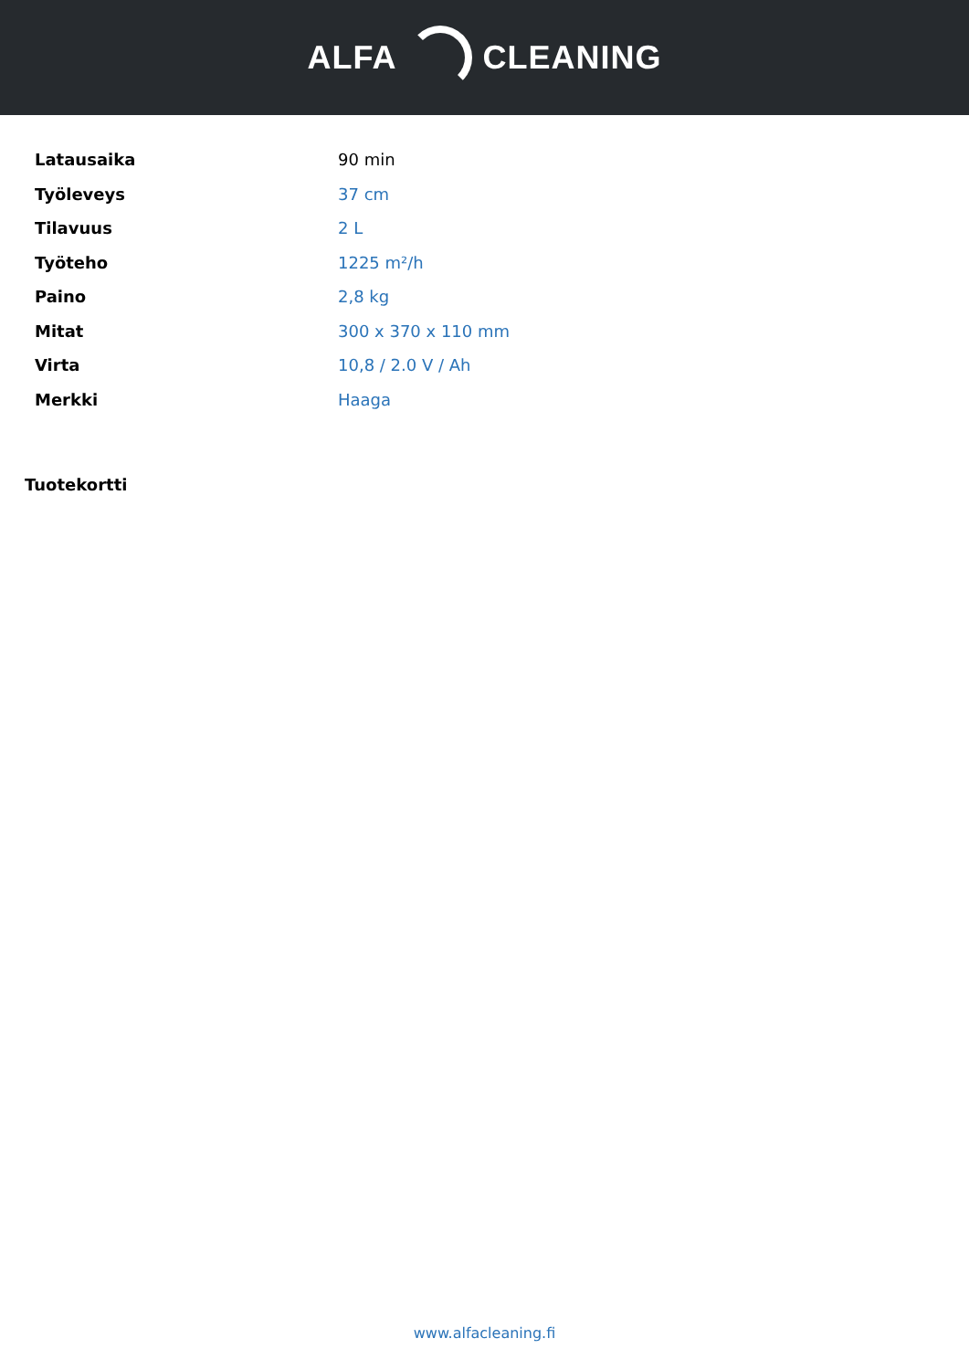ALFA CLEANING
| Latausaika | 90 min |
| Työleveys | 37 cm |
| Tilavuus | 2 L |
| Työteho | 1225 m²/h |
| Paino | 2,8 kg |
| Mitat | 300 x 370 x 110 mm |
| Virta | 10,8 / 2.0 V / Ah |
| Merkki | Haaga |
Tuotekortti
www.alfacleaning.fi